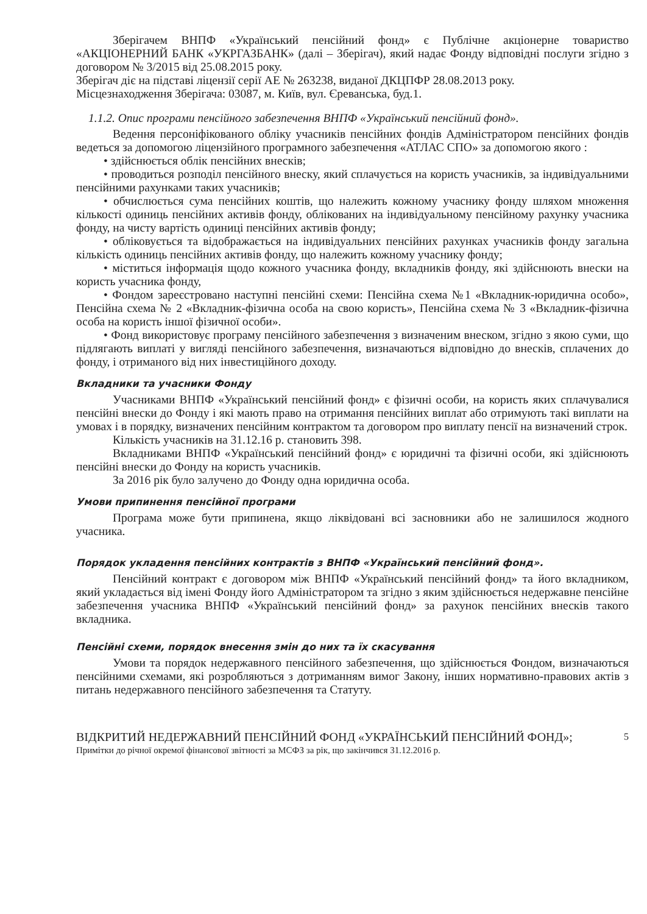Зберігачем ВНПФ «Український пенсійний фонд» є Публічне акціонерне товариство «АКЦІОНЕРНИЙ БАНК «УКРГАЗБАНК» (далі – Зберігач), який надає Фонду відповідні послуги згідно з договором № 3/2015 від 25.08.2015 року.
Зберігач діє на підставі ліцензії серії АЕ № 263238, виданої ДКЦПФР 28.08.2013 року.
Місцезнаходження Зберігача: 03087, м. Київ, вул. Єреванська, буд.1.
1.1.2. Опис програми пенсійного забезпечення ВНПФ «Український пенсійний фонд».
Ведення персоніфікованого обліку учасників пенсійних фондів Адміністратором пенсійних фондів ведеться за допомогою ліцензійного програмного забезпечення «АТЛАС СПО» за допомогою якого :
• здійснюється облік пенсійних внесків;
• проводиться розподіл пенсійного внеску, який сплачується на користь учасників, за індивідуальними пенсійними рахунками таких учасників;
• обчислюється сума пенсійних коштів, що належить кожному учаснику фонду шляхом множення кількості одиниць пенсійних активів фонду, облікованих на індивідуальному пенсійному рахунку учасника фонду, на чисту вартість одиниці пенсійних активів фонду;
• обліковується та відображається на індивідуальних пенсійних рахунках учасників фонду загальна кількість одиниць пенсійних активів фонду, що належить кожному учаснику фонду;
• міститься інформація щодо кожного учасника фонду, вкладників фонду, які здійснюють внески на користь учасника фонду,
• Фондом зареєстровано наступні пенсійні схеми: Пенсійна схема №1 «Вкладник-юридична особо», Пенсійна схема № 2 «Вкладник-фізична особа на свою користь», Пенсійна схема № 3 «Вкладник-фізична особа на користь іншої фізичної особи».
• Фонд використовує програму пенсійного забезпечення з визначеним внеском, згідно з якою суми, що підлягають виплаті у вигляді пенсійного забезпечення, визначаються відповідно до внесків, сплачених до фонду, і отриманого від них інвестиційного доходу.
Вкладники та учасники Фонду
Учасниками ВНПФ «Український пенсійний фонд» є фізичні особи, на користь яких сплачувалися пенсійні внески до Фонду і які мають право на отримання пенсійних виплат або отримують такі виплати на умовах і в порядку, визначених пенсійним контрактом та договором про виплату пенсії на визначений строк.
Кількість учасників на 31.12.16 р. становить 398.
Вкладниками ВНПФ «Український пенсійний фонд» є юридичні та фізичні особи, які здійснюють пенсійні внески до Фонду на користь учасників.
За 2016 рік було залучено до Фонду одна юридична особа.
Умови припинення пенсійної програми
Програма може бути припинена, якщо ліквідовані всі засновники або не залишилося жодного учасника.
Порядок укладення пенсійних контрактів з ВНПФ «Український пенсійний фонд».
Пенсійний контракт є договором між ВНПФ «Український пенсійний фонд» та його вкладником, який укладається від імені Фонду його Адміністратором та згідно з яким здійснюється недержавне пенсійне забезпечення учасника ВНПФ «Український пенсійний фонд» за рахунок пенсійних внесків такого вкладника.
Пенсійні схеми, порядок внесення змін до них та їх скасування
Умови та порядок недержавного пенсійного забезпечення, що здійснюється Фондом, визначаються пенсійними схемами, які розробляються з дотриманням вимог Закону, інших нормативно-правових актів з питань недержавного пенсійного забезпечення та Статуту.
ВІДКРИТИЙ НЕДЕРЖАВНИЙ ПЕНСІЙНИЙ ФОНД «УКРАЇНСЬКИЙ ПЕНСІЙНИЙ ФОНД»;
Примітки до річної окремої фінансової звітності за МСФЗ за рік, що закінчився 31.12.2016 р.
5